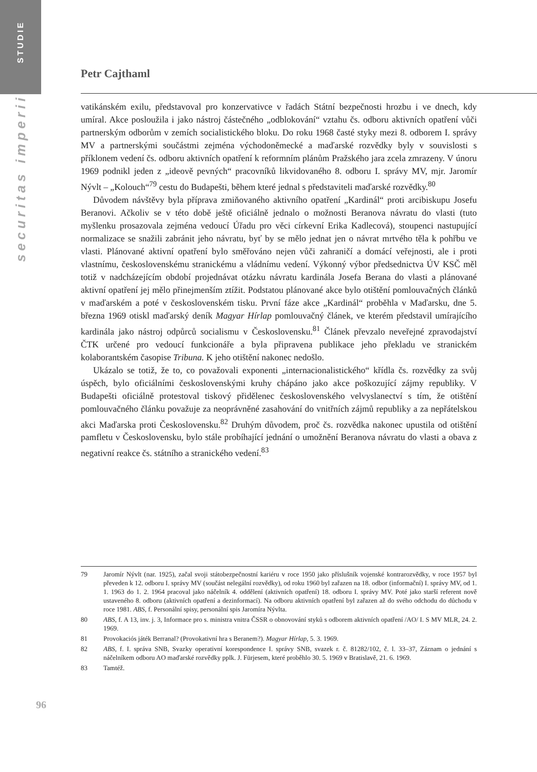STUDIE
securitas imperii
Petr Cajthaml
vatikánském exilu, představoval pro konzervativce v řadách Státní bezpečnosti hrozbu i ve dnech, kdy umíral. Akce posloužila i jako nástroj částečného „odblokování“ vztahu čs. odboru aktivních opatření vůči partnerským odborům v zemích socialistického bloku. Do roku 1968 časté styky mezi 8. odborem I. správy MV a partnerskými součástmi zejména východoněmecké a maďarské rozvědky byly v souvislosti s příklonem vedení čs. odboru aktivních opatření k reformním plánům Pražského jara zcela zmrazeny. V únoru 1969 podnikl jeden z „ideově pevných“ pracovníků likvidovaného 8. odboru I. správy MV, mjr. Jaromír Nývlt – „Kolouch“<sup>79</sup> cestu do Budapešti, během které jednal s představiteli maďarské rozvědky.<sup>80</sup>
Důvodem návštěvy byla příprava zmiňovaného aktivního opatření „Kardinál“ proti arcibiskupu Josefu Beranovi. Ačkoliv se v této době ještě oficiálně jednalo o možnosti Beranova návratu do vlasti (tuto myšlenku prosazovala zejména vedoucí Úřadu pro věci církevní Erika Kadlecová), stoupenci nastupující normalizace se snažili zabránit jeho návratu, byť by se mělo jednat jen o návrat mrtvého těla k pohřbu ve vlasti. Plánované aktivní opatření bylo směřováno nejen vůči zahraničí a domácí veřejnosti, ale i proti vlastnímu, československému stranickému a vládnímu vedení. Výkonný výbor předsednictva ÚV KSČ měl totiž v nadcházejícím období projednávat otázku návratu kardinála Josefa Berana do vlasti a plánované aktivní opatření jej mělo přinejmenším ztížit. Podstatou plánované akce bylo otištění pomlouvačných článků v maďarském a poté v československém tisku. První fáze akce „Kardinál“ proběhla v Maďarsku, dne 5. března 1969 otiskl maďarský deník Magyar Hírlap pomlouvačný článek, ve kterém představil umírajícího kardinála jako nástroj odpůrců socialismu v Československu.<sup>81</sup> Článek převzalo neveřejné zpravodajství ČTK určené pro vedoucí funkcionáře a byla připravena publikace jeho překladu ve stranickém kolaborantském časopise Tribuna. K jeho otištění nakonec nedošlo.
Ukázalo se totiž, že to, co považovali exponenti „internacionalistického“ křídla čs. rozvědky za svůj úspěch, bylo oficiálními československými kruhy chápáno jako akce poškozující zájmy republiky. V Budapešti oficiálně protestoval tiskový přidělenec československého velvyslanectví s tím, že otištění pomlouvačného článku považuje za neoprávněné zasahování do vnitřních zájmů republiky a za nepřátelskou akci Maďarska proti Československu.<sup>82</sup> Druhým důvodem, proč čs. rozvědka nakonec upustila od otištění pamfletu v Československu, bylo stále probíhající jednání o umožnění Beranova návratu do vlasti a obava z negativní reakce čs. státního a stranického vedení.<sup>83</sup>
79 Jaromír Nývlt (nar. 1925), začal svoji státobezpečnostní kariéru v roce 1950 jako příslušník vojenské kontrarozvědky, v roce 1957 byl převeden k 12. odboru I. správy MV (součást nelegální rozvědky), od roku 1960 byl zařazen na 18. odbor (informační) I. správy MV, od 1. 1. 1963 do 1. 2. 1964 pracoval jako náčelník 4. oddělení (aktivních opatření) 18. odboru I. správy MV. Poté jako starší referent nově ustaveného 8. odboru (aktivních opatření a dezinformací). Na odboru aktivních opatření byl zařazen až do svého odchodu do důchodu v roce 1981. ABS, f. Personální spisy, personální spis Jaromíra Nývlta.
80 ABS, f. A 13, inv. j. 3, Informace pro s. ministra vnitra ČSSR o obnovování styků s odborem aktivních opatření /AO/ I. S MV MLR, 24. 2. 1969.
81 Provokaciós játék Berranal? (Provokativní hra s Beranem?). Magyar Hírlap, 5. 3. 1969.
82 ABS, f. I. správa SNB, Svazky operativní korespondence I. správy SNB, svazek r. č. 81282/102, č. l. 33–37, Záznam o jednání s náčelníkem odboru AO maďarské rozvědky pplk. J. Fürjesem, které proběhlo 30. 5. 1969 v Bratislavě, 21. 6. 1969.
83 Tamtéž.
96